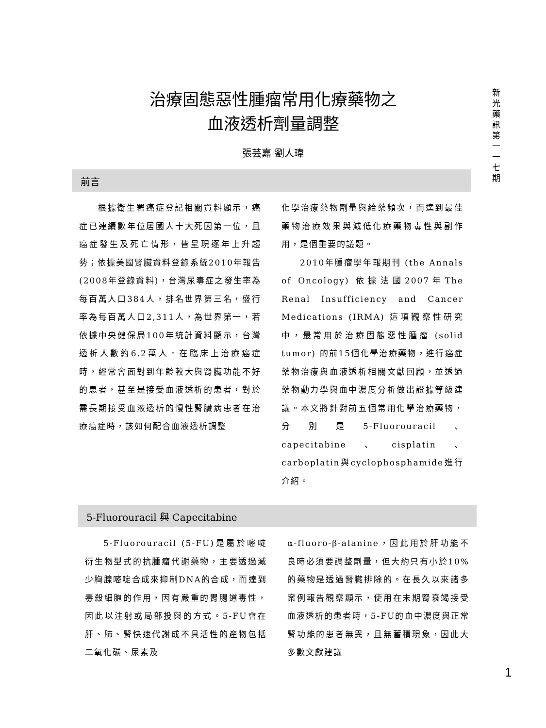新光藥訊第一一七期
治療固態惡性腫瘤常用化療藥物之
血液透析劑量調整
張芸嘉 劉人瑋
前言
  根據衛生署癌症登記相關資料顯示，癌症已連續數年位居國人十大死因第一位，且癌症發生及死亡情形，皆呈現逐年上升趨勢；依據美國腎臟資料登錄系統2010年報告 (2008年登錄資料)，台灣尿毒症之發生率為每百萬人口384人，排名世界第三名，盛行率為每百萬人口2,311人，為世界第一，若依據中央健保局100年統計資料顯示，台灣透析人數約6.2萬人。在臨床上治療癌症時，經常會面對到年齡較大與腎臟功能不好的患者，甚至是接受血液透析的患者，對於需長期接受血液透析的慢性腎臟病患者在治療癌症時，該如何配合血液透析調整
化學治療藥物劑量與給藥頻次，而達到最佳藥物治療效果與減低化療藥物毒性與副作用，是個重要的議題。
  2010年腫瘤學年報期刊 (the Annals of Oncology) 依據法國2007年The Renal Insufficiency and Cancer Medications (IRMA) 這項觀察性研究中，最常用於治療固態惡性腫瘤 (solid tumor) 的前15個化學治療藥物，進行癌症藥物治療與血液透析相關文獻回顧，並透過藥物動力學與血中濃度分析做出證據等級建議。本文將針對前五個常用化學治療藥物，分別是5-Fluorouracil、capecitabine、cisplatin、carboplatin與cyclophosphamide進行介紹。
5-Fluorouracil 與 Capecitabine
  5-Fluorouracil (5-FU)是屬於嘧啶衍生物型式的抗腫瘤代謝藥物，主要透過減少胸腺嘧啶合成來抑制DNA的合成，而達到毒殺細胞的作用，因有嚴重的胃腸道毒性，因此以注射或局部投與的方式。5-FU會在肝、肺、腎快速代謝成不具活性的產物包括二氧化碳、尿素及
α-fluoro-β-alanine，因此用於肝功能不良時必須要調整劑量，但大約只有小於10%的藥物是透過腎臟排除的。在長久以來諸多案例報告觀察顯示，使用在末期腎衰竭接受血液透析的患者時，5-FU的血中濃度與正常腎功能的患者無異，且無蓄積現象，因此大多數文獻建議
1